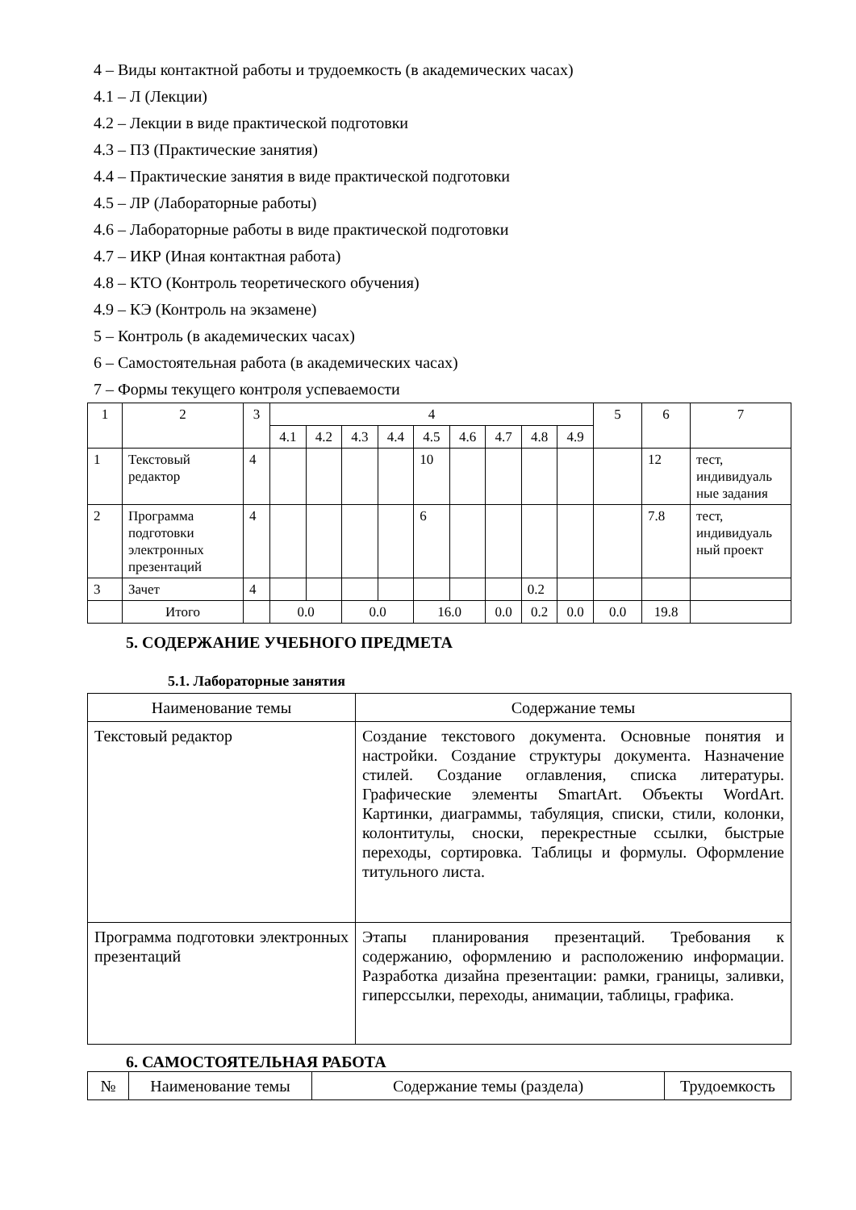4 – Виды контактной работы и трудоемкость (в академических часах)
4.1 – Л (Лекции)
4.2 – Лекции в виде практической подготовки
4.3 – ПЗ (Практические занятия)
4.4 – Практические занятия в виде практической подготовки
4.5 – ЛР (Лабораторные работы)
4.6 – Лабораторные работы в виде практической подготовки
4.7 – ИКР (Иная контактная работа)
4.8 – КТО (Контроль теоретического обучения)
4.9 – КЭ (Контроль на экзамене)
5 – Контроль (в академических часах)
6 – Самостоятельная работа (в академических часах)
7 – Формы текущего контроля успеваемости
| 1 | 2 | 3 | 4 | | | | | | | | | 5 | 6 | 7 |
| | | | 4.1 | 4.2 | 4.3 | 4.4 | 4.5 | 4.6 | 4.7 | 4.8 | 4.9 | | | |
| 1 | Текстовый редактор | 4 | | | | | 10 | | | | | | 12 | тест, индивидуаль ные задания |
| 2 | Программа подготовки электронных презентаций | 4 | | | | | 6 | | | | | | 7.8 | тест, индивидуаль ный проект |
| 3 | Зачет | 4 | | | | | | | | 0.2 | | | | |
| | Итого | | 0.0 | | 0.0 | | 16.0 | | 0.0 | 0.2 | 0.0 | 0.0 | 19.8 | |
5. СОДЕРЖАНИЕ УЧЕБНОГО ПРЕДМЕТА
5.1. Лабораторные занятия
| Наименование темы | Содержание темы |
| Текстовый редактор | Создание текстового документа. Основные понятия и настройки. Создание структуры документа. Назначение стилей. Создание оглавления, списка литературы. Графические элементы SmartArt. Объекты WordArt. Картинки, диаграммы, табуляция, списки, стили, колонки, колонтитулы, сноски, перекрестные ссылки, быстрые переходы, сортировка. Таблицы и формулы. Оформление титульного листа. |
| Программа подготовки электронных презентаций | Этапы планирования презентаций. Требования к содержанию, оформлению и расположению информации. Разработка дизайна презентации: рамки, границы, заливки, гиперссылки, переходы, анимации, таблицы, графика. |
6. САМОСТОЯТЕЛЬНАЯ РАБОТА
| № | Наименование темы | Содержание темы (раздела) | Трудоемкость |